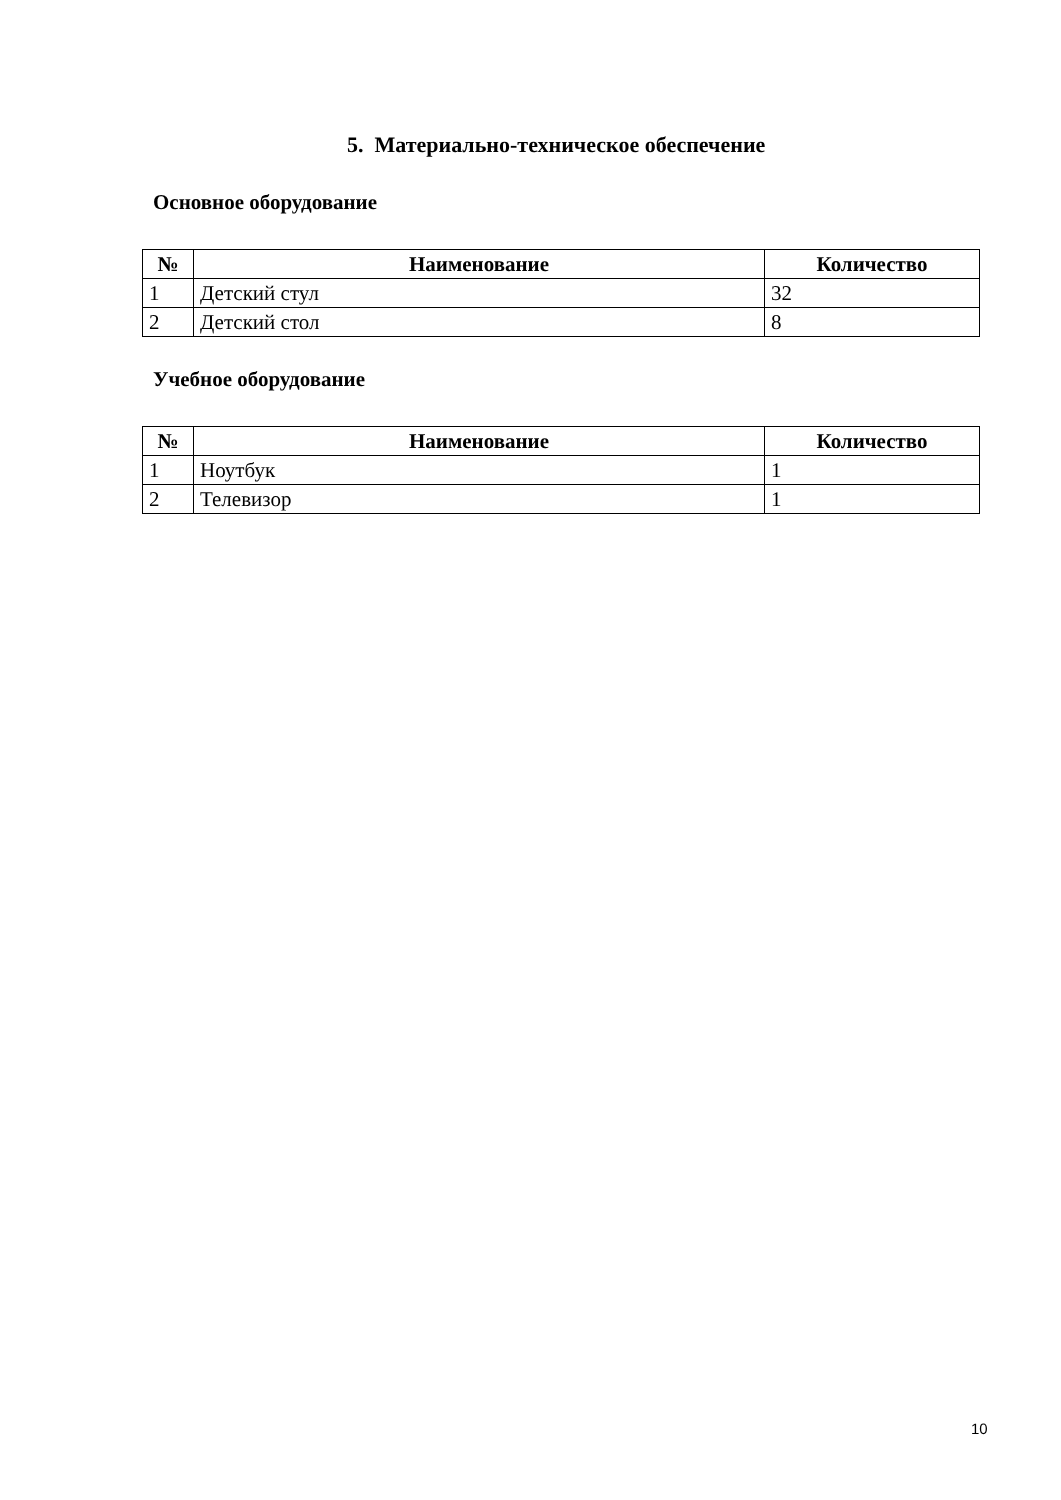5. Материально-техническое обеспечение
Основное оборудование
| № | Наименование | Количество |
| --- | --- | --- |
| 1 | Детский стул | 32 |
| 2 | Детский стол | 8 |
Учебное оборудование
| № | Наименование | Количество |
| --- | --- | --- |
| 1 | Ноутбук | 1 |
| 2 | Телевизор | 1 |
10